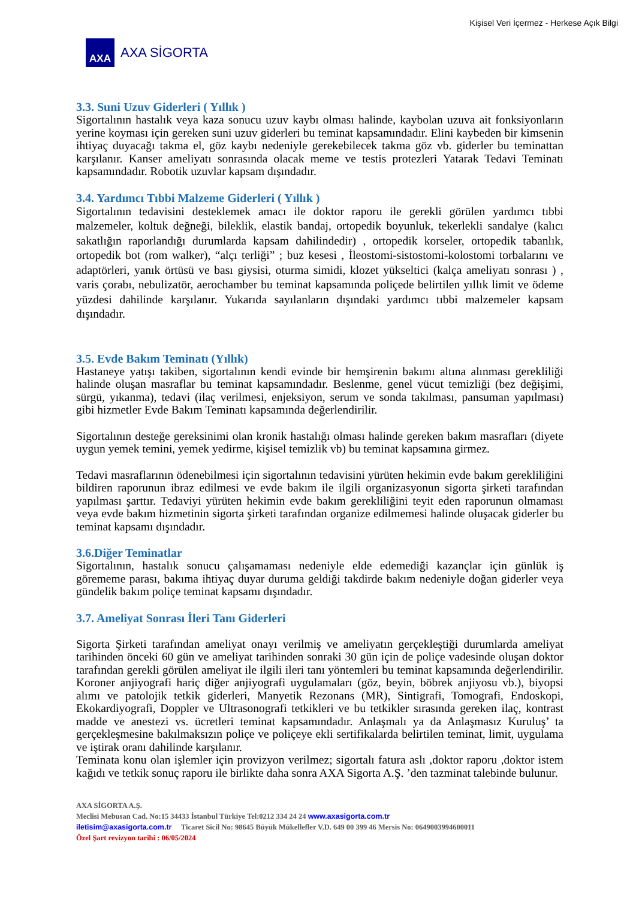Kişisel Veri İçermez - Herkese Açık Bilgi
AXA
AXA SİGORTA
3.3. Suni Uzuv Giderleri ( Yıllık )
Sigortalının hastalık veya kaza sonucu uzuv kaybı olması halinde, kaybolan uzuva ait fonksiyonların yerine koyması için gereken suni uzuv giderleri bu teminat kapsamındadır. Elini kaybeden bir kimsenin ihtiyaç duyacağı takma el, göz kaybı nedeniyle gerekebilecek takma göz vb. giderler bu teminattan karşılanır. Kanser ameliyatı sonrasında olacak meme ve testis protezleri Yatarak Tedavi Teminatı kapsamındadır. Robotik uzuvlar kapsam dışındadır.
3.4. Yardımcı Tıbbi Malzeme Giderleri ( Yıllık )
Sigortalının tedavisini desteklemek amacı ile doktor raporu ile gerekli görülen yardımcı tıbbi malzemeler, koltuk değneği, bileklik, elastik bandaj, ortopedik boyunluk, tekerlekli sandalye (kalıcı sakatlığın raporlandığı durumlarda kapsam dahilindedir) , ortopedik korseler, ortopedik tabanlık, ortopedik bot (rom walker), “alçı terliği” ; buz kesesi , İleostomi-sistostomi-kolostomi torbalarını ve adaptörleri, yanık örtüsü ve bası giysisi, oturma simidi, klozet yükseltici (kalça ameliyatı sonrası ) , varis çorabı, nebulizatör, aerochamber bu teminat kapsamında poliçede belirtilen yıllık limit ve ödeme yüzdesi dahilinde karşılanır. Yukarıda sayılanların dışındaki yardımcı tıbbi malzemeler kapsam dışındadır.
3.5. Evde Bakım Teminatı (Yıllık)
Hastaneye yatışı takiben, sigortalının kendi evinde bir hemşirenin bakımı altına alınması gerekliliği halinde oluşan masraflar bu teminat kapsamındadır. Beslenme, genel vücut temizliği (bez değişimi, sürgü, yıkanma), tedavi (ilaç verilmesi, enjeksiyon, serum ve sonda takılması, pansuman yapılması) gibi hizmetler Evde Bakım Teminatı kapsamında değerlendirilir.
Sigortalının desteğe gereksinimi olan kronik hastalığı olması halinde gereken bakım masrafları (diyete uygun yemek temini, yemek yedirme, kişisel temizlik vb) bu teminat kapsamına girmez.
Tedavi masraflarının ödenebilmesi için sigortalının tedavisini yürüten hekimin evde bakım gerekliliğini bildiren raporunun ibraz edilmesi ve evde bakım ile ilgili organizasyonun sigorta şirketi tarafından yapılması şarttır. Tedaviyi yürüten hekimin evde bakım gerekliliğini teyit eden raporunun olmaması veya evde bakım hizmetinin sigorta şirketi tarafından organize edilmemesi halinde oluşacak giderler bu teminat kapsamı dışındadır.
3.6.Diğer Teminatlar
Sigortalının, hastalık sonucu çalışamaması nedeniyle elde edemediği kazançlar için günlük iş görememe parası, bakıma ihtiyaç duyar duruma geldiği takdirde bakım nedeniyle doğan giderler veya gündelik bakım poliçe teminat kapsamı dışındadır.
3.7. Ameliyat Sonrası İleri Tanı Giderleri
Sigorta Şirketi tarafından ameliyat onayı verilmiş ve ameliyatın gerçekleştiği durumlarda ameliyat tarihinden önceki 60 gün ve ameliyat tarihinden sonraki 30 gün için de poliçe vadesinde oluşan doktor tarafından gerekli görülen ameliyat ile ilgili ileri tanı yöntemleri bu teminat kapsamında değerlendirilir. Koroner anjiyografi hariç diğer anjiyografi uygulamaları (göz, beyin, böbrek anjiyosu vb.), biyopsi alımı ve patolojik tetkik giderleri, Manyetik Rezonans (MR), Sintigrafi, Tomografi, Endoskopi, Ekokardiyografi, Doppler ve Ultrasonografi tetkikleri ve bu tetkikler sırasında gereken ilaç, kontrast madde ve anestezi vs. ücretleri teminat kapsamındadır. Anlaşmalı ya da Anlaşmasız Kuruluş’ ta gerçekleşmesine bakılmaksızın poliçe ve poliçeye ekli sertifikalarda belirtilen teminat, limit, uygulama ve iştirak oranı dahilinde karşılanır.
Teminata konu olan işlemler için provizyon verilmez; sigortalı fatura aslı ,doktor raporu ,doktor istem kağıdı ve tetkik sonuç raporu ile birlikte daha sonra AXA Sigorta A.Ş. ’den tazminat talebinde bulunur.
AXA SİGORTA A.Ş.
Meclisi Mebusan Cad. No:15 34433 İstanbul Türkiye Tel:0212 334 24 24 www.axasigorta.com.tr
iletisim@axasigorta.com.tr Ticaret Sicil No: 98645 Büyük Mükellefler V.D. 649 00 399 46 Mersis No: 0649003994600011
Özel Şart revizyon tarihi : 06/05/2024